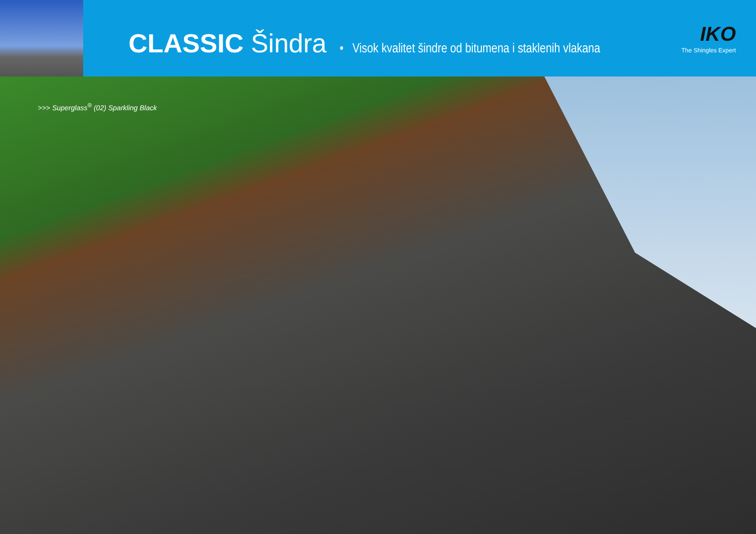CLASSIC Šindra
• Visok kvalitet šindre od bitumena i staklenih vlakana
IKO
The Shingles Expert
>>> Superglass<sup>®</sup> (02) Sparkling Black